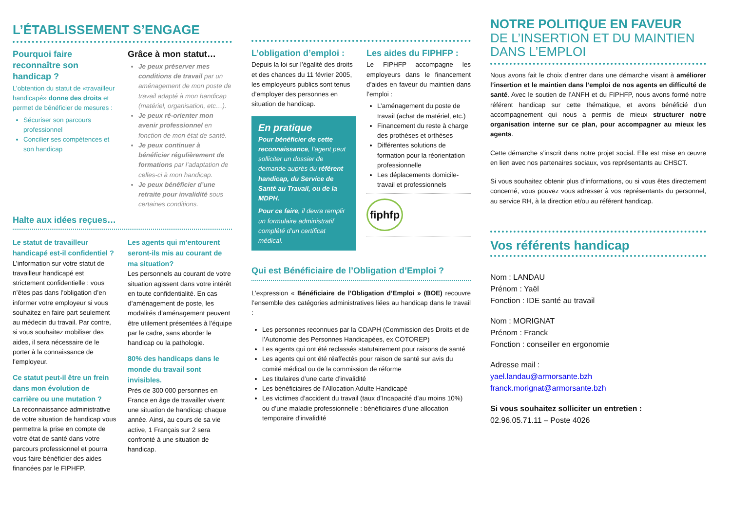L’ÉTABLISSEMENT S’ENGAGE
Pourquoi faire reconnaître son handicap ?
L’obtention du statut de «travailleur handicapé» donne des droits et permet de bénéficier de mesures :
Sécuriser son parcours professionnel
Concilier ses compétences et son handicap
Grâce à mon statut…
Je peux préserver mes conditions de travail par un aménagement de mon poste de travail adapté à mon handicap (matériel, organisation, etc…).
Je peux ré-orienter mon avenir professionnel en fonction de mon état de santé.
Je peux continuer à bénéficier régulièrement de formations par l’adaptation de celles-ci à mon handicap.
Je peux bénéficier d’une retraite pour invalidité sous certaines conditions.
Halte aux idées reçues…
Le statut de travailleur handicapé est-il confidentiel ?
L’information sur votre statut de travailleur handicapé est strictement confidentielle : vous n’êtes pas dans l’obligation d’en informer votre employeur si vous souhaitez en faire part seulement au médecin du travail. Par contre, si vous souhaitez mobiliser des aides, il sera nécessaire de le porter à la connaissance de l’employeur.
Ce statut peut-il être un frein dans mon évolution de carrière ou une mutation ?
La reconnaissance administrative de votre situation de handicap vous permettra la prise en compte de votre état de santé dans votre parcours professionnel et pourra vous faire bénéficier des aides financées par le FIPHFP.
Les agents qui m’entourent seront-ils mis au courant de ma situation?
Les personnels au courant de votre situation agissent dans votre intérêt en toute confidentialité. En cas d’aménagement de poste, les modalités d’aménagement peuvent être utilement présentées à l’équipe par le cadre, sans aborder le handicap ou la pathologie.
80% des handicaps dans le monde du travail sont invisibles.
Près de 300 000 personnes en France en âge de travailler vivent une situation de handicap chaque année. Ainsi, au cours de sa vie active, 1 Français sur 2 sera confronté à une situation de handicap.
L’obligation d’emploi :
Depuis la loi sur l’égalité des droits et des chances du 11 février 2005, les employeurs publics sont tenus d’employer des personnes en situation de handicap.
En pratique
Pour bénéficier de cette reconnaissance, l’agent peut solliciter un dossier de demande auprès du référent handicap, du Service de Santé au Travail, ou de la MDPH.
Pour ce faire, il devra remplir un formulaire administratif complété d’un certificat médical.
Les aides du FIPHFP :
Le FIPHFP accompagne les employeurs dans le financement d’aides en faveur du maintien dans l’emploi :
L’aménagement du poste de travail (achat de matériel, etc.)
Financement du reste à charge des prothèses et orthèses
Différentes solutions de formation pour la réorientation professionnelle
Les déplacements domicile-travail et professionnels
fiphfp
Qui est Bénéficiaire de l’Obligation d’Emploi ?
L’expression « Bénéficiaire de l’Obligation d’Emploi » (BOE) recouvre l’ensemble des catégories administratives liées au handicap dans le travail :
Les personnes reconnues par la CDAPH (Commission des Droits et de l’Autonomie des Personnes Handicapées, ex COTOREP)
Les agents qui ont été reclassés statutairement pour raisons de santé
Les agents qui ont été réaffectés pour raison de santé sur avis du comité médical ou de la commission de réforme
Les titulaires d’une carte d’invalidité
Les bénéficiaires de l’Allocation Adulte Handicapé
Les victimes d’accident du travail (taux d’Incapacité d’au moins 10%) ou d’une maladie professionnelle : bénéficiaires d’une allocation temporaire d’invalidité
NOTRE POLITIQUE EN FAVEUR
DE L’INSERTION ET DU MAINTIEN DANS L’EMPLOI
Nous avons fait le choix d’entrer dans une démarche visant à améliorer l’insertion et le maintien dans l’emploi de nos agents en difficulté de santé. Avec le soutien de l’ANFH et du FIPHFP, nous avons formé notre référent handicap sur cette thématique, et avons bénéficié d’un accompagnement qui nous a permis de mieux structurer notre organisation interne sur ce plan, pour accompagner au mieux les agents.
Cette démarche s’inscrit dans notre projet social. Elle est mise en œuvre en lien avec nos partenaires sociaux, vos représentants au CHSCT.
Si vous souhaitez obtenir plus d’informations, ou si vous êtes directement concerné, vous pouvez vous adresser à vos représentants du personnel, au service RH, à la direction et/ou au référent handicap.
Vos référents handicap
Nom : LANDAU
Prénom : Yaël
Fonction : IDE santé au travail
Nom : MORIGNAT
Prénom : Franck
Fonction : conseiller en ergonomie
Adresse mail :
yael.landau@armorsante.bzh
franck.morignat@armorsante.bzh
Si vous souhaitez solliciter un entretien :
02.96.05.71.11 – Poste 4026